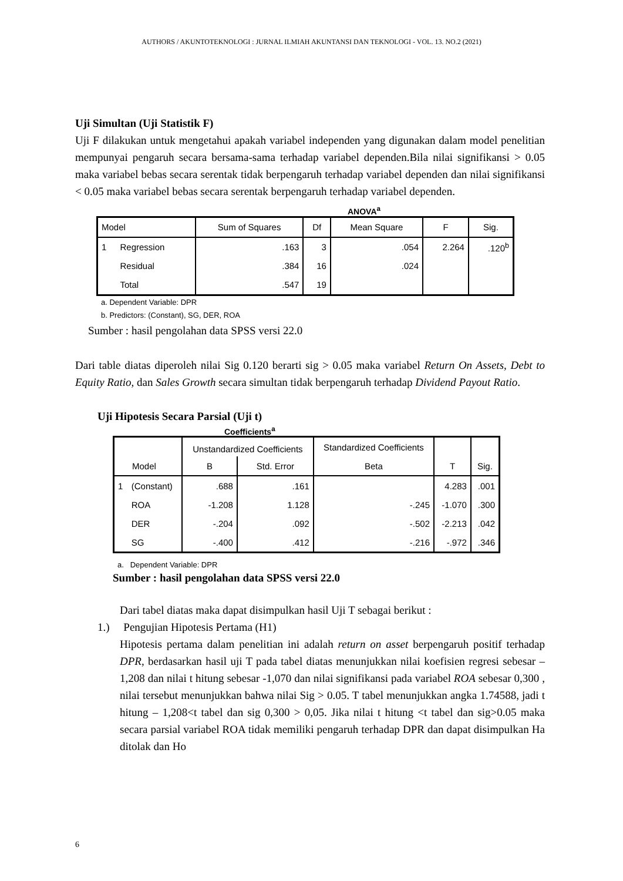AUTHORS / AKUNTOTEKNOLOGI : JURNAL ILMIAH AKUNTANSI DAN TEKNOLOGI - VOL. 13. NO.2 (2021)
Uji Simultan (Uji Statistik F)
Uji F dilakukan untuk mengetahui apakah variabel independen yang digunakan dalam model penelitian mempunyai pengaruh secara bersama-sama terhadap variabel dependen.Bila nilai signifikansi > 0.05 maka variabel bebas secara serentak tidak berpengaruh terhadap variabel dependen dan nilai signifikansi < 0.05 maka variabel bebas secara serentak berpengaruh terhadap variabel dependen.
ANOVA<sup>a</sup>
| Model | | Sum of Squares | Df | Mean Square | F | Sig. |
| 1 | Regression | .163 | 3 | .054 | 2.264 | .120<sup>b</sup> |
| | Residual | .384 | 16 | .024 | | |
| | Total | .547 | 19 | | | |
a. Dependent Variable: DPR
b. Predictors: (Constant), SG, DER, ROA
Sumber : hasil pengolahan data SPSS versi 22.0
Dari table diatas diperoleh nilai Sig 0.120 berarti sig > 0.05 maka variabel Return On Assets, Debt to Equity Ratio, dan Sales Growth secara simultan tidak berpengaruh terhadap Dividend Payout Ratio.
Uji Hipotesis Secara Parsial (Uji t)
Coefficients<sup>a</sup>
| | | Unstandardized Coefficients | | Standardized Coefficients | | |
| Model | | B | Std. Error | Beta | T | Sig. |
| 1 | (Constant) | .688 | .161 | | 4.283 | .001 |
| | ROA | -1.208 | 1.128 | -.245 | -1.070 | .300 |
| | DER | -.204 | .092 | -.502 | -2.213 | .042 |
| | SG | -.400 | .412 | -.216 | -.972 | .346 |
a. Dependent Variable: DPR
Sumber : hasil pengolahan data SPSS versi 22.0
Dari tabel diatas maka dapat disimpulkan hasil Uji T sebagai berikut :
1.) Pengujian Hipotesis Pertama (H1)
Hipotesis pertama dalam penelitian ini adalah return on asset berpengaruh positif terhadap DPR, berdasarkan hasil uji T pada tabel diatas menunjukkan nilai koefisien regresi sebesar – 1,208 dan nilai t hitung sebesar -1,070 dan nilai signifikansi pada variabel ROA sebesar 0,300 , nilai tersebut menunjukkan bahwa nilai Sig > 0.05. T tabel menunjukkan angka 1.74588, jadi t hitung – 1,208<t tabel dan sig 0,300 > 0,05. Jika nilai t hitung <t tabel dan sig>0.05 maka secara parsial variabel ROA tidak memiliki pengaruh terhadap DPR dan dapat disimpulkan Ha ditolak dan Ho
6